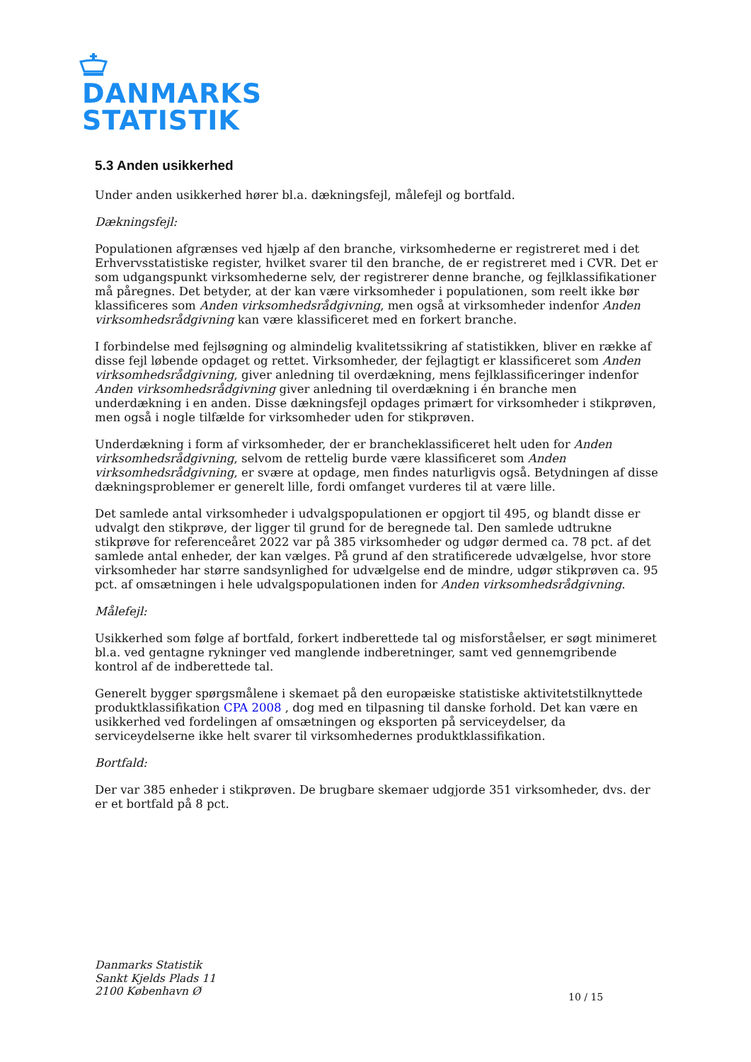DANMARKS
STATISTIK
5.3 Anden usikkerhed
Under anden usikkerhed hører bl.a. dækningsfejl, målefejl og bortfald.
Dækningsfejl:
Populationen afgrænses ved hjælp af den branche, virksomhederne er registreret med i det Erhvervsstatistiske register, hvilket svarer til den branche, de er registreret med i CVR. Det er som udgangspunkt virksomhederne selv, der registrerer denne branche, og fejlklassifikationer må påregnes. Det betyder, at der kan være virksomheder i populationen, som reelt ikke bør klassificeres som Anden virksomhedsrådgivning, men også at virksomheder indenfor Anden virksomhedsrådgivning kan være klassificeret med en forkert branche.
I forbindelse med fejlsøgning og almindelig kvalitetssikring af statistikken, bliver en række af disse fejl løbende opdaget og rettet. Virksomheder, der fejlagtigt er klassificeret som Anden virksomhedsrådgivning, giver anledning til overdækning, mens fejlklassificeringer indenfor Anden virksomhedsrådgivning giver anledning til overdækning i én branche men underdækning i en anden. Disse dækningsfejl opdages primært for virksomheder i stikprøven, men også i nogle tilfælde for virksomheder uden for stikprøven.
Underdækning i form af virksomheder, der er brancheklassificeret helt uden for Anden virksomhedsrådgivning, selvom de rettelig burde være klassificeret som Anden virksomhedsrådgivning, er svære at opdage, men findes naturligvis også. Betydningen af disse dækningsproblemer er generelt lille, fordi omfanget vurderes til at være lille.
Det samlede antal virksomheder i udvalgspopulationen er opgjort til 495, og blandt disse er udvalgt den stikprøve, der ligger til grund for de beregnede tal. Den samlede udtrukne stikprøve for referenceåret 2022 var på 385 virksomheder og udgør dermed ca. 78 pct. af det samlede antal enheder, der kan vælges. På grund af den stratificerede udvælgelse, hvor store virksomheder har større sandsynlighed for udvælgelse end de mindre, udgør stikprøven ca. 95 pct. af omsætningen i hele udvalgspopulationen inden for Anden virksomhedsrådgivning.
Målefejl:
Usikkerhed som følge af bortfald, forkert indberettede tal og misforståelser, er søgt minimeret bl.a. ved gentagne rykninger ved manglende indberetninger, samt ved gennemgribende kontrol af de indberettede tal.
Generelt bygger spørgsmålene i skemaet på den europæiske statistiske aktivitetstilknyttede produktklassifikation CPA 2008 , dog med en tilpasning til danske forhold. Det kan være en usikkerhed ved fordelingen af omsætningen og eksporten på serviceydelser, da serviceydelserne ikke helt svarer til virksomhedernes produktklassifikation.
Bortfald:
Der var 385 enheder i stikprøven. De brugbare skemaer udgjorde 351 virksomheder, dvs. der er et bortfald på 8 pct.
Danmarks Statistik
Sankt Kjelds Plads 11
2100 København Ø
10 / 15